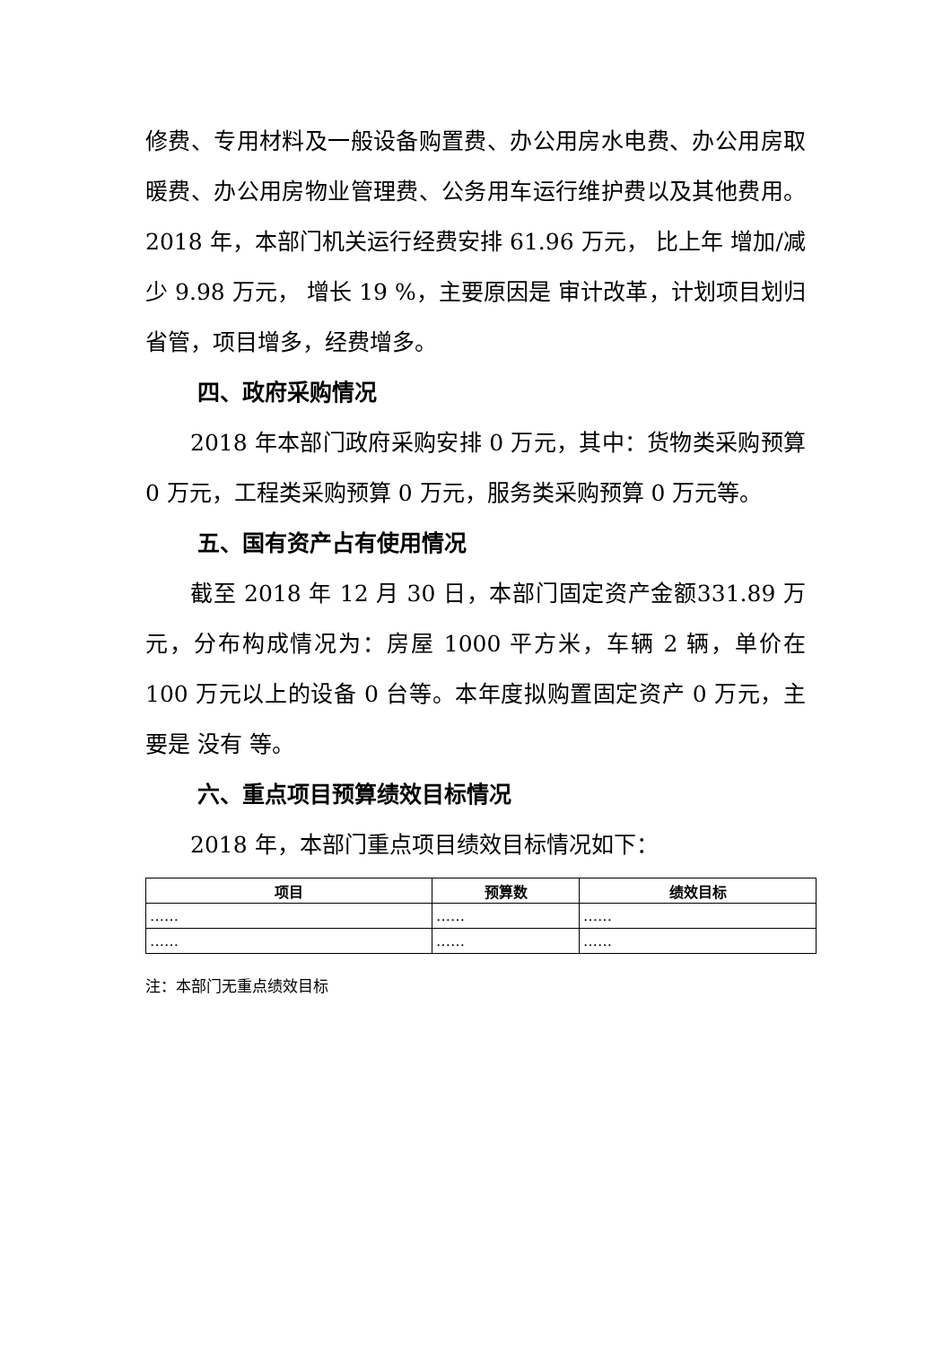修费、专用材料及一般设备购置费、办公用房水电费、办公用房取暖费、办公用房物业管理费、公务用车运行维护费以及其他费用。2018 年，本部门机关运行经费安排 61.96 万元， 比上年 增加/减少 9.98 万元， 增长 19 %，主要原因是 审计改革，计划项目划归省管，项目增多，经费增多。
四、政府采购情况
2018 年本部门政府采购安排 0 万元，其中：货物类采购预算 0 万元，工程类采购预算 0 万元，服务类采购预算 0 万元等。
五、国有资产占有使用情况
截至 2018 年 12 月 30 日，本部门固定资产金额331.89 万元，分布构成情况为：房屋 1000 平方米，车辆 2 辆，单价在 100 万元以上的设备 0 台等。本年度拟购置固定资产 0 万元，主要是 没有 等。
六、重点项目预算绩效目标情况
2018 年，本部门重点项目绩效目标情况如下：
| 项目 | 预算数 | 绩效目标 |
| --- | --- | --- |
| …… | …… | …… |
| …… | …… | …… |
注：本部门无重点绩效目标